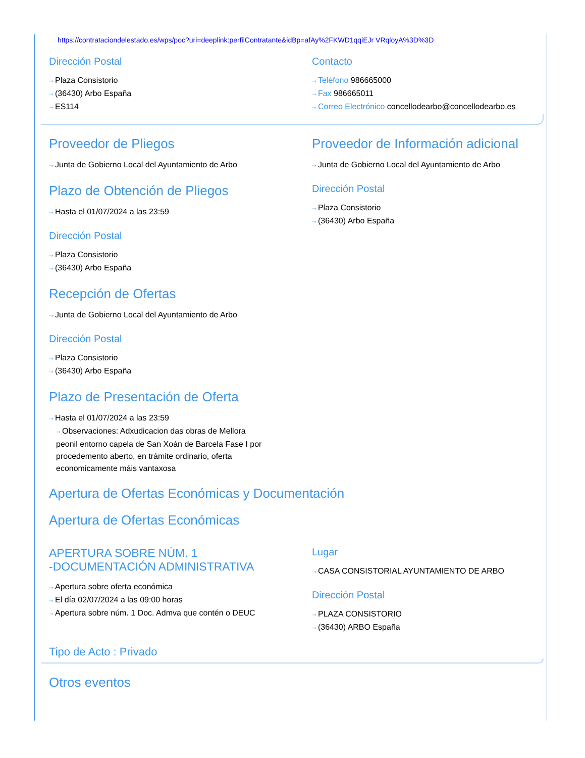https://contrataciondelestado.es/wps/poc?uri=deeplink:perfilContratante&idBp=afAy%2FKWD1qqiEJr VRqloyA%3D%3D
Dirección Postal
⇢ Plaza Consistorio
⇢ (36430) Arbo España
⇢ ES114
Contacto
⇢ Teléfono 986665000
⇢ Fax 986665011
⇢ Correo Electrónico concellodearbo@concellodearbo.es
Proveedor de Pliegos
⇢ Junta de Gobierno Local del Ayuntamiento de Arbo
Plazo de Obtención de Pliegos
⇢ Hasta el 01/07/2024 a las 23:59
Dirección Postal
⇢ Plaza Consistorio
⇢ (36430) Arbo España
Proveedor de Información adicional
⇢ Junta de Gobierno Local del Ayuntamiento de Arbo
Dirección Postal
⇢ Plaza Consistorio
⇢ (36430) Arbo España
Recepción de Ofertas
⇢ Junta de Gobierno Local del Ayuntamiento de Arbo
Dirección Postal
⇢ Plaza Consistorio
⇢ (36430) Arbo España
Plazo de Presentación de Oferta
⇢ Hasta el 01/07/2024 a las 23:59
⇢ Observaciones: Adxudicacion das obras de Mellora peonil entorno capela de San Xoán de Barcela Fase I por procedemento aberto, en trámite ordinario, oferta economicamente máis vantaxosa
Apertura de Ofertas Económicas y Documentación
Apertura de Ofertas Económicas
APERTURA SOBRE NÚM. 1
-DOCUMENTACIÓN ADMINISTRATIVA
⇢ Apertura sobre oferta económica
⇢ El día 02/07/2024 a las 09:00 horas
⇢ Apertura sobre núm. 1 Doc. Admva que contén o DEUC
Lugar
⇢ CASA CONSISTORIAL AYUNTAMIENTO DE ARBO
Dirección Postal
⇢ PLAZA CONSISTORIO
⇢ (36430) ARBO España
Tipo de Acto : Privado
Otros eventos